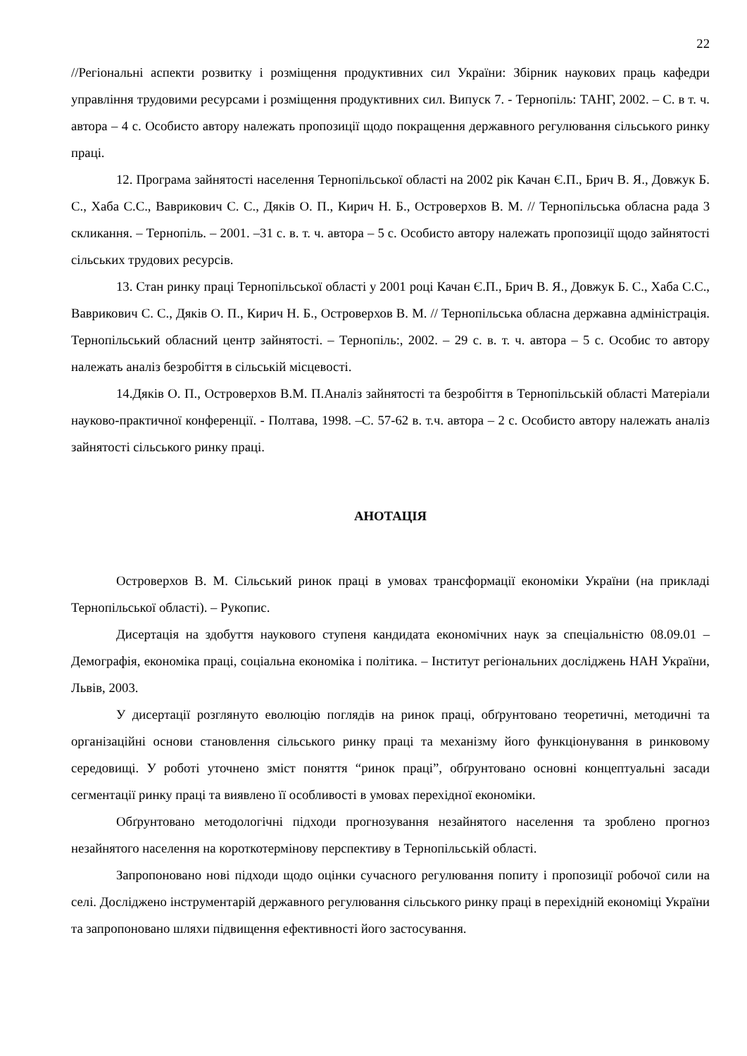22
//Регіональні аспекти розвитку і розміщення продуктивних сил України: Збірник наукових праць кафедри управління трудовими ресурсами і розміщення продуктивних сил. Випуск 7. - Тернопіль: ТАНГ, 2002. – С. в т. ч. автора – 4 с. Особисто автору належать пропозиції щодо покращення державного регулювання сільського ринку праці.
12. Програма зайнятості населення Тернопільської області на 2002 рік Качан Є.П., Брич В. Я., Довжук Б. С., Хаба С.С., Ваврикович С. С., Дяків О. П., Кирич Н. Б., Островерхов В. М. // Тернопільська обласна рада 3 скликання. – Тернопіль. – 2001. –31 с. в. т. ч. автора – 5 с. Особисто автору належать пропозиції щодо зайнятості сільських трудових ресурсів.
13. Стан ринку праці Тернопільської області у 2001 році Качан Є.П., Брич В. Я., Довжук Б. С., Хаба С.С., Ваврикович С. С., Дяків О. П., Кирич Н. Б., Островерхов В. М. // Тернопільська обласна державна адміністрація. Тернопільський обласний центр зайнятості. – Тернопіль:, 2002. – 29 с. в. т. ч. автора – 5 с. Особис то автору належать аналіз безробіття в сільській місцевості.
14.Дяків О. П., Островерхов В.М. П.Аналіз зайнятості та безробіття в Тернопільській області Матеріали науково-практичної конференції. - Полтава, 1998. –С. 57-62 в. т.ч. автора – 2 с. Особисто автору належать аналіз зайнятості сільського ринку праці.
АНОТАЦІЯ
Островерхов В. М. Сільський ринок праці в умовах трансформації економіки України (на прикладі Тернопільської області). – Рукопис.
Дисертація на здобуття наукового ступеня кандидата економічних наук за спеціальністю 08.09.01 – Демографія, економіка праці, соціальна економіка і політика. – Інститут регіональних досліджень НАН України, Львів, 2003.
У дисертації розглянуто еволюцію поглядів на ринок праці, обґрунтовано теоретичні, методичні та організаційні основи становлення сільського ринку праці та механізму його функціонування в ринковому середовищі. У роботі уточнено зміст поняття “ринок праці”, обґрунтовано основні концептуальні засади сегментації ринку праці та виявлено її особливості в умовах перехідної економіки.
Обґрунтовано методологічні підходи прогнозування незайнятого населення та зроблено прогноз незайнятого населення на короткотермінову перспективу в Тернопільській області.
Запропоновано нові підходи щодо оцінки сучасного регулювання попиту і пропозиції робочої сили на селі. Досліджено інструментарій державного регулювання сільського ринку праці в перехідній економіці України та запропоновано шляхи підвищення ефективності його застосування.